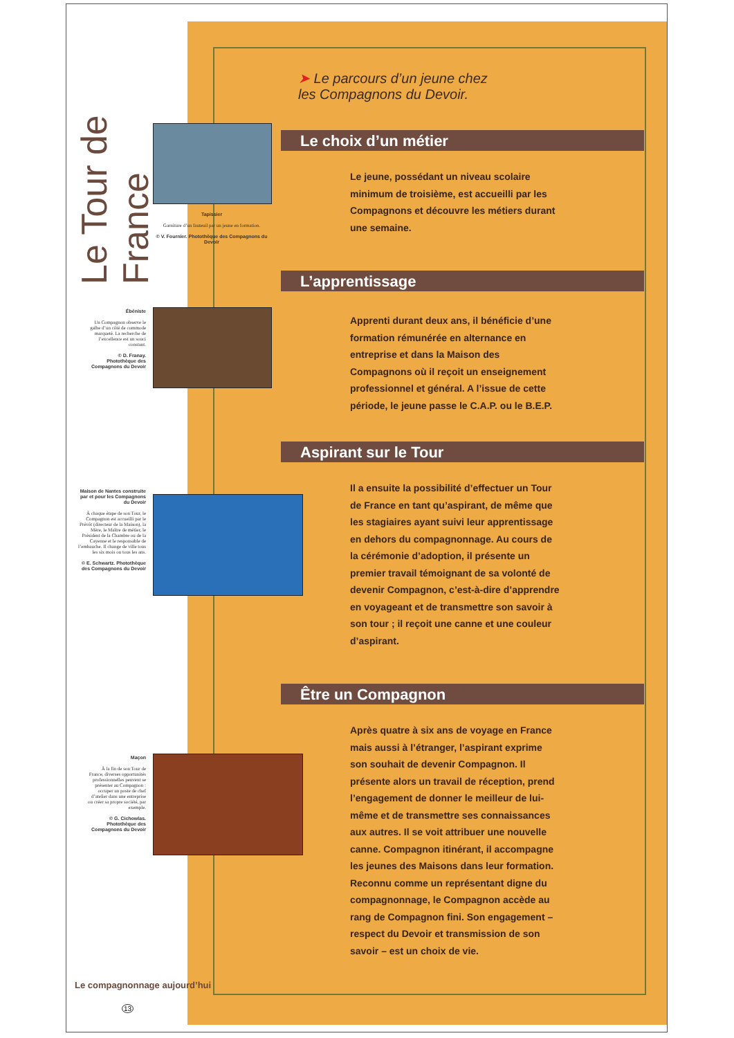Le Tour de France
Tapissier
Garniture d’un fauteuil par un jeune en formation.
© V. Fournier. Photothèque des Compagnons du Devoir
Ébéniste
Un Compagnon observe le galbe d’un côté de commode marqueté. La recherche de l’excellence est un souci constant.
© D. Franay. Photothèque des Compagnons du Devoir
Maison de Nantes construite par et pour les Compagnons du Devoir
À chaque étape de son Tour, le Compagnon est accueilli par le Prévôt (directeur de la Maison), la Mère, le Maître de métier, le Président de la Chambre ou de la Cayenne et le responsable de l’embauche. Il change de ville tous les six mois ou tous les ans.
© E. Schwartz. Photothèque des Compagnons du Devoir
Maçon
À la fin de son Tour de France, diverses opportunités professionnelles peuvent se présenter au Compagnon : occuper un poste de chef d’atelier dans une entreprise ou créer sa propre société, par exemple.
© G. Cichowlas. Photothèque des Compagnons du Devoir
Le compagnonnage aujourd’hui
13
➤ Le parcours d’un jeune chez
les Compagnons du Devoir.
Le choix d’un métier
Le jeune, possédant un niveau scolaire minimum de troisième, est accueilli par les Compagnons et découvre les métiers durant une semaine.
L’apprentissage
Apprenti durant deux ans, il bénéficie d’une formation rémunérée en alternance en entreprise et dans la Maison des Compagnons où il reçoit un enseignement professionnel et général. A l’issue de cette période, le jeune passe le C.A.P. ou le B.E.P.
Aspirant sur le Tour
Il a ensuite la possibilité d’effectuer un Tour de France en tant qu’aspirant, de même que les stagiaires ayant suivi leur apprentissage en dehors du compagnonnage. Au cours de la cérémonie d’adoption, il présente un premier travail témoignant de sa volonté de devenir Compagnon, c’est-à-dire d’apprendre en voyageant et de transmettre son savoir à son tour ; il reçoit une canne et une couleur d’aspirant.
Être un Compagnon
Après quatre à six ans de voyage en France mais aussi à l’étranger, l’aspirant exprime son souhait de devenir Compagnon. Il présente alors un travail de réception, prend l’engagement de donner le meilleur de lui-même et de transmettre ses connaissances aux autres. Il se voit attribuer une nouvelle canne. Compagnon itinérant, il accompagne les jeunes des Maisons dans leur formation. Reconnu comme un représentant digne du compagnonnage, le Compagnon accède au rang de Compagnon fini. Son engagement – respect du Devoir et transmission de son savoir – est un choix de vie.